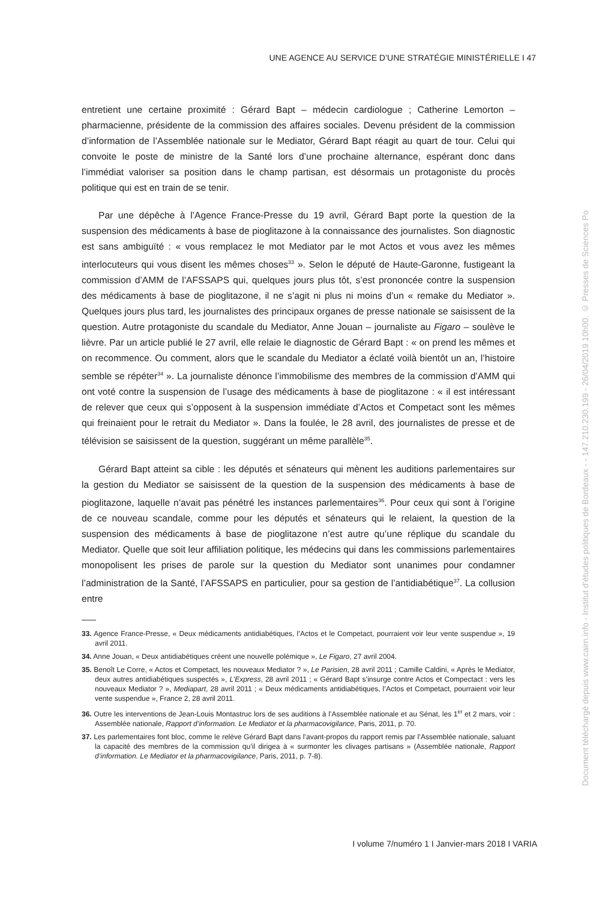UNE AGENCE AU SERVICE D’UNE STRATÉGIE MINISTÉRIELLE I 47
entretient une certaine proximité : Gérard Bapt – médecin cardiologue ; Catherine Lemorton – pharmacienne, présidente de la commission des affaires sociales. Devenu président de la commission d’information de l’Assemblée nationale sur le Mediator, Gérard Bapt réagit au quart de tour. Celui qui convoite le poste de ministre de la Santé lors d’une prochaine alternance, espérant donc dans l’immédiat valoriser sa position dans le champ partisan, est désormais un protagoniste du procès politique qui est en train de se tenir.
Par une dépêche à l’Agence France-Presse du 19 avril, Gérard Bapt porte la question de la suspension des médicaments à base de pioglitazone à la connaissance des journalistes. Son diagnostic est sans ambiguïté : « vous remplacez le mot Mediator par le mot Actos et vous avez les mêmes interlocuteurs qui vous disent les mêmes choses<sup>33</sup> ». Selon le député de Haute-Garonne, fustigeant la commission d’AMM de l’AFSSAPS qui, quelques jours plus tôt, s’est prononcée contre la suspension des médicaments à base de pioglitazone, il ne s’agit ni plus ni moins d’un « remake du Mediator ». Quelques jours plus tard, les journalistes des principaux organes de presse nationale se saisissent de la question. Autre protagoniste du scandale du Mediator, Anne Jouan – journaliste au Figaro – soulève le lièvre. Par un article publié le 27 avril, elle relaie le diagnostic de Gérard Bapt : « on prend les mêmes et on recommence. Ou comment, alors que le scandale du Mediator a éclaté voilà bientôt un an, l’histoire semble se répéter<sup>34</sup> ». La journaliste dénonce l’immobilisme des membres de la commission d’AMM qui ont voté contre la suspension de l’usage des médicaments à base de pioglitazone : « il est intéressant de relever que ceux qui s’opposent à la suspension immédiate d’Actos et Competact sont les mêmes qui freinaient pour le retrait du Mediator ». Dans la foulée, le 28 avril, des journalistes de presse et de télévision se saisissent de la question, suggérant un même parallèle<sup>35</sup>.
Gérard Bapt atteint sa cible : les députés et sénateurs qui mènent les auditions parlementaires sur la gestion du Mediator se saisissent de la question de la suspension des médicaments à base de pioglitazone, laquelle n’avait pas pénétré les instances parlementaires<sup>36</sup>. Pour ceux qui sont à l’origine de ce nouveau scandale, comme pour les députés et sénateurs qui le relaient, la question de la suspension des médicaments à base de pioglitazone n’est autre qu’une réplique du scandale du Mediator. Quelle que soit leur affiliation politique, les médecins qui dans les commissions parlementaires monopolisent les prises de parole sur la question du Mediator sont unanimes pour condamner l’administration de la Santé, l’AFSSAPS en particulier, pour sa gestion de l’antidiabétique<sup>37</sup>. La collusion entre
33. Agence France-Presse, « Deux médicaments antidiabétiques, l’Actos et le Competact, pourraient voir leur vente suspendue », 19 avril 2011.
34. Anne Jouan, « Deux antidiabétiques créent une nouvelle polémique », Le Figaro, 27 avril 2004.
35. Benoît Le Corre, « Actos et Competact, les nouveaux Mediator ? », Le Parisien, 28 avril 2011 ; Camille Caldini, « Après le Mediator, deux autres antidiabétiques suspectés », L’Express, 28 avril 2011 ; « Gérard Bapt s’insurge contre Actos et Compectact : vers les nouveaux Mediator ? », Mediapart, 28 avril 2011 ; « Deux médicaments antidiabétiques, l’Actos et Competact, pourraient voir leur vente suspendue », France 2, 28 avril 2011.
36. Outre les interventions de Jean-Louis Montastruc lors de ses auditions à l’Assemblée nationale et au Sénat, les 1<sup>er</sup> et 2 mars, voir : Assemblée nationale, Rapport d’information. Le Mediator et la pharmacovigilance, Paris, 2011, p. 70.
37. Les parlementaires font bloc, comme le relève Gérard Bapt dans l’avant-propos du rapport remis par l’Assemblée nationale, saluant la capacité des membres de la commission qu’il dirigea à « surmonter les clivages partisans » (Assemblée nationale, Rapport d’information. Le Mediator et la pharmacovigilance, Paris, 2011, p. 7-8).
I volume 7/numéro 1 I Janvier-mars 2018 I VARIA
Document téléchargé depuis www.cairn.info - Institut d'études politiques de Bordeaux - - 147.210.230.199 - 26/04/2019 10h00. © Presses de Sciences Po